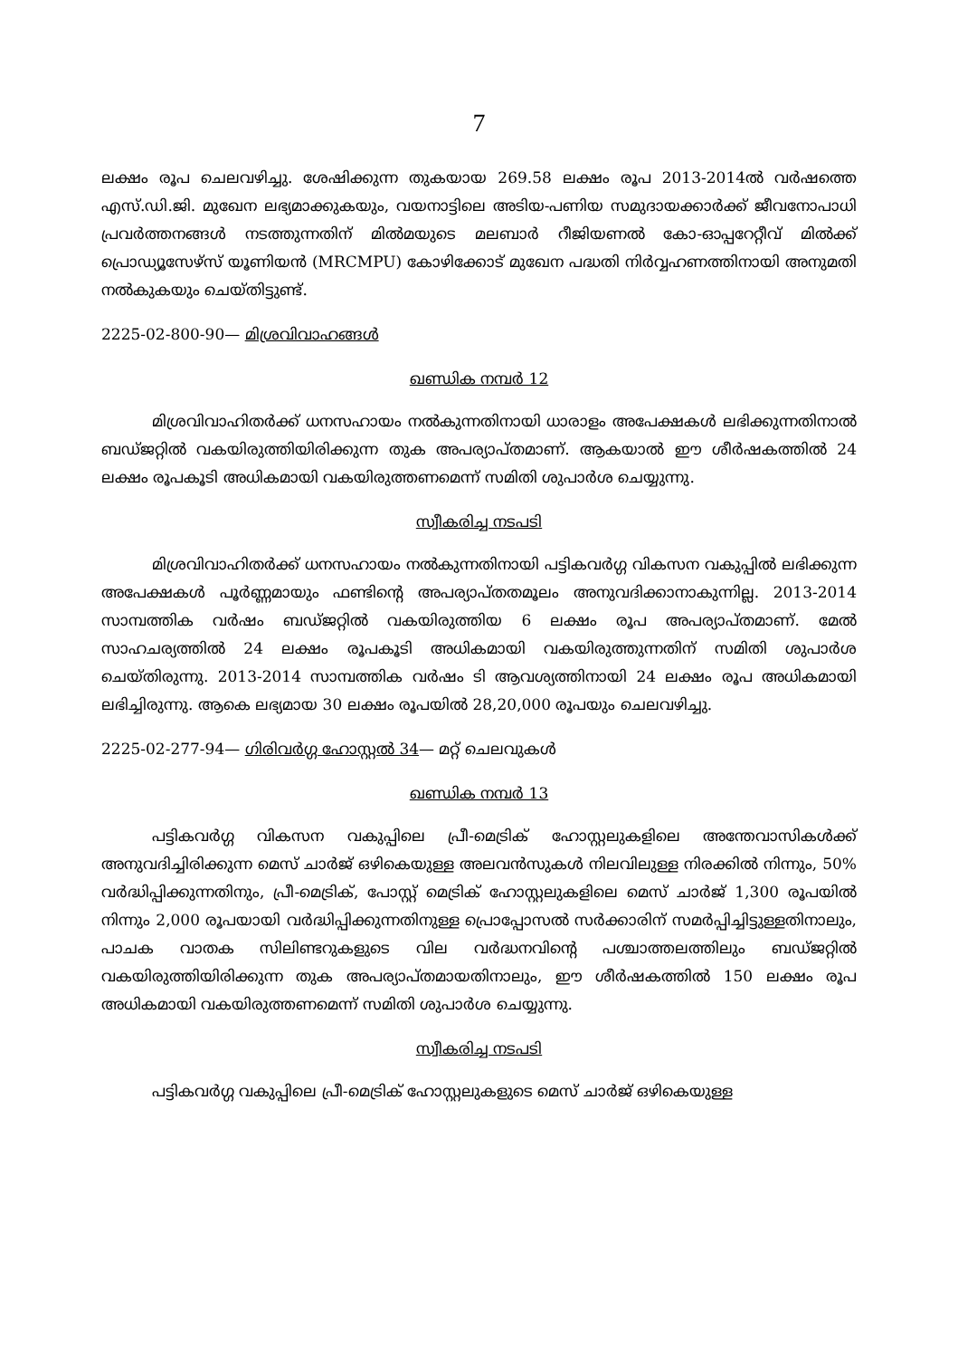7
ലക്ഷം രൂപ ചെലവഴിച്ചു. ശേഷിക്കുന്ന തുകയായ 269.58 ലക്ഷം രൂപ 2013-2014ൽ വർഷത്തെ എസ്.ഡി.ജി. മുഖേന ലഭ്യമാക്കുകയും, വയനാട്ടിലെ അടിയ-പണിയ സമുദായക്കാർക്ക് ജീവനോപാധി പ്രവർത്തനങ്ങൾ നടത്തുന്നതിന് മിൽമയുടെ മലബാർ റീജിയണൽ കോ-ഓപ്പറേറ്റീവ് മിൽക്ക് പ്രൊഡ്യൂസേഴ്സ് യൂണിയൻ (MRCMPU) കോഴിക്കോട് മുഖേന പദ്ധതി നിർവ്വഹണത്തിനായി അനുമതി നൽകുകയും ചെയ്തിട്ടുണ്ട്.
2225-02-800-90— മിശ്രവിവാഹങ്ങൾ
ഖണ്ഡിക നമ്പർ 12
മിശ്രവിവാഹിതർക്ക് ധനസഹായം നൽകുന്നതിനായി ധാരാളം അപേക്ഷകൾ ലഭിക്കുന്നതിനാൽ ബഡ്ജറ്റിൽ വകയിരുത്തിയിരിക്കുന്ന തുക അപര്യാപ്തമാണ്. ആകയാൽ ഈ ശീർഷകത്തിൽ 24 ലക്ഷം രൂപകൂടി അധികമായി വകയിരുത്തണമെന്ന് സമിതി ശുപാർശ ചെയ്യുന്നു.
സ്വീകരിച്ച നടപടി
മിശ്രവിവാഹിതർക്ക് ധനസഹായം നൽകുന്നതിനായി പട്ടികവർഗ്ഗ വികസന വകുപ്പിൽ ലഭിക്കുന്ന അപേക്ഷകൾ പൂർണ്ണമായും ഫണ്ടിന്റെ അപര്യാപ്തതമൂലം അനുവദിക്കാനാകുന്നില്ല. 2013-2014 സാമ്പത്തിക വർഷം ബഡ്ജറ്റിൽ വകയിരുത്തിയ 6 ലക്ഷം രൂപ അപര്യാപ്തമാണ്. മേൽ സാഹചര്യത്തിൽ 24 ലക്ഷം രൂപകൂടി അധികമായി വകയിരുത്തുന്നതിന് സമിതി ശുപാർശ ചെയ്തിരുന്നു. 2013-2014 സാമ്പത്തിക വർഷം ടി ആവശ്യത്തിനായി 24 ലക്ഷം രൂപ അധികമായി ലഭിച്ചിരുന്നു. ആകെ ലഭ്യമായ 30 ലക്ഷം രൂപയിൽ 28,20,000 രൂപയും ചെലവഴിച്ചു.
2225-02-277-94— ഗിരിവർഗ്ഗ ഹോസ്റ്റൽ 34— മറ്റ് ചെലവുകൾ
ഖണ്ഡിക നമ്പർ 13
പട്ടികവർഗ്ഗ വികസന വകുപ്പിലെ പ്രീ-മെട്രിക് ഹോസ്റ്റലുകളിലെ അന്തേവാസികൾക്ക് അനുവദിച്ചിരിക്കുന്ന മെസ് ചാർജ് ഒഴികെയുള്ള അലവൻസുകൾ നിലവിലുള്ള നിരക്കിൽ നിന്നും, 50% വർദ്ധിപ്പിക്കുന്നതിനും, പ്രീ-മെട്രിക്, പോസ്റ്റ് മെട്രിക് ഹോസ്റ്റലുകളിലെ മെസ് ചാർജ് 1,300 രൂപയിൽ നിന്നും 2,000 രൂപയായി വർദ്ധിപ്പിക്കുന്നതിനുള്ള പ്രൊപ്പോസൽ സർക്കാരിന് സമർപ്പിച്ചിട്ടുള്ളതിനാലും, പാചക വാതക സിലിണ്ടറുകളുടെ വില വർദ്ധനവിന്റെ പശ്ചാത്തലത്തിലും ബഡ്ജറ്റിൽ വകയിരുത്തിയിരിക്കുന്ന തുക അപര്യാപ്തമായതിനാലും, ഈ ശീർഷകത്തിൽ 150 ലക്ഷം രൂപ അധികമായി വകയിരുത്തണമെന്ന് സമിതി ശുപാർശ ചെയ്യുന്നു.
സ്വീകരിച്ച നടപടി
പട്ടികവർഗ്ഗ വകുപ്പിലെ പ്രീ-മെട്രിക് ഹോസ്റ്റലുകളുടെ മെസ് ചാർജ് ഒഴികെയുള്ള